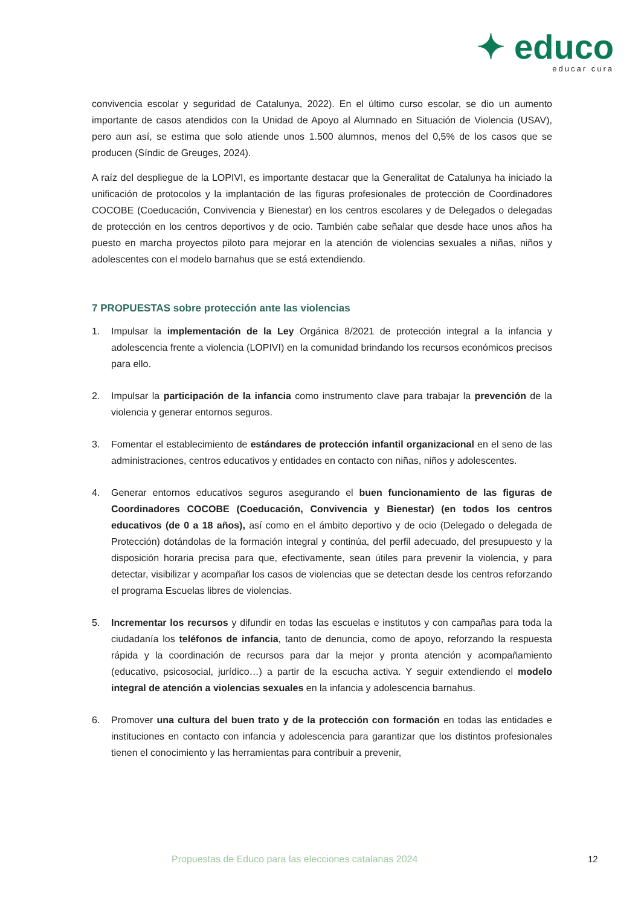✦ educo
educar cura
convivencia escolar y seguridad de Catalunya, 2022). En el último curso escolar, se dio un aumento importante de casos atendidos con la Unidad de Apoyo al Alumnado en Situación de Violencia (USAV), pero aun así, se estima que solo atiende unos 1.500 alumnos, menos del 0,5% de los casos que se producen (Síndic de Greuges, 2024).
A raíz del despliegue de la LOPIVI, es importante destacar que la Generalitat de Catalunya ha iniciado la unificación de protocolos y la implantación de las figuras profesionales de protección de Coordinadores COCOBE (Coeducación, Convivencia y Bienestar) en los centros escolares y de Delegados o delegadas de protección en los centros deportivos y de ocio. También cabe señalar que desde hace unos años ha puesto en marcha proyectos piloto para mejorar en la atención de violencias sexuales a niñas, niños y adolescentes con el modelo barnahus que se está extendiendo.
7 PROPUESTAS sobre protección ante las violencias
1. Impulsar la implementación de la Ley Orgánica 8/2021 de protección integral a la infancia y adolescencia frente a violencia (LOPIVI) en la comunidad brindando los recursos económicos precisos para ello.
2. Impulsar la participación de la infancia como instrumento clave para trabajar la prevención de la violencia y generar entornos seguros.
3. Fomentar el establecimiento de estándares de protección infantil organizacional en el seno de las administraciones, centros educativos y entidades en contacto con niñas, niños y adolescentes.
4. Generar entornos educativos seguros asegurando el buen funcionamiento de las figuras de Coordinadores COCOBE (Coeducación, Convivencia y Bienestar) (en todos los centros educativos (de 0 a 18 años), así como en el ámbito deportivo y de ocio (Delegado o delegada de Protección) dotándolas de la formación integral y continúa, del perfil adecuado, del presupuesto y la disposición horaria precisa para que, efectivamente, sean útiles para prevenir la violencia, y para detectar, visibilizar y acompañar los casos de violencias que se detectan desde los centros reforzando el programa Escuelas libres de violencias.
5. Incrementar los recursos y difundir en todas las escuelas e institutos y con campañas para toda la ciudadanía los teléfonos de infancia, tanto de denuncia, como de apoyo, reforzando la respuesta rápida y la coordinación de recursos para dar la mejor y pronta atención y acompañamiento (educativo, psicosocial, jurídico…) a partir de la escucha activa. Y seguir extendiendo el modelo integral de atención a violencias sexuales en la infancia y adolescencia barnahus.
6. Promover una cultura del buen trato y de la protección con formación en todas las entidades e instituciones en contacto con infancia y adolescencia para garantizar que los distintos profesionales tienen el conocimiento y las herramientas para contribuir a prevenir,
Propuestas de Educo para las elecciones catalanas 2024 12